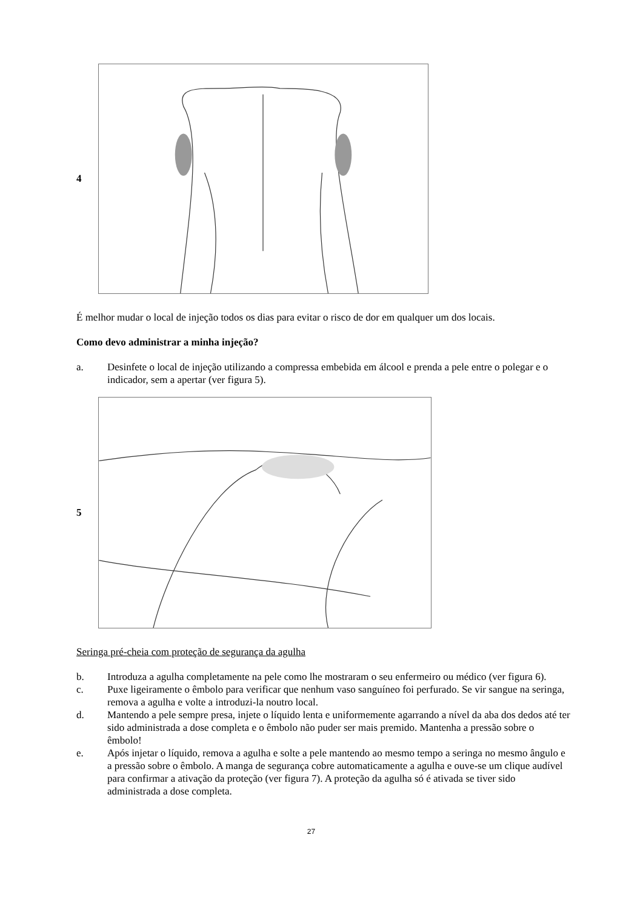4
É melhor mudar o local de injeção todos os dias para evitar o risco de dor em qualquer um dos locais.
Como devo administrar a minha injeção?
a. Desinfete o local de injeção utilizando a compressa embebida em álcool e prenda a pele entre o polegar e o indicador, sem a apertar (ver figura 5).
5
Seringa pré-cheia com proteção de segurança da agulha
b. Introduza a agulha completamente na pele como lhe mostraram o seu enfermeiro ou médico (ver figura 6).
c. Puxe ligeiramente o êmbolo para verificar que nenhum vaso sanguíneo foi perfurado. Se vir sangue na seringa, remova a agulha e volte a introduzi-la noutro local.
d. Mantendo a pele sempre presa, injete o líquido lenta e uniformemente agarrando a nível da aba dos dedos até ter sido administrada a dose completa e o êmbolo não puder ser mais premido. Mantenha a pressão sobre o êmbolo!
e. Após injetar o líquido, remova a agulha e solte a pele mantendo ao mesmo tempo a seringa no mesmo ângulo e a pressão sobre o êmbolo. A manga de segurança cobre automaticamente a agulha e ouve-se um clique audível para confirmar a ativação da proteção (ver figura 7). A proteção da agulha só é ativada se tiver sido administrada a dose completa.
27